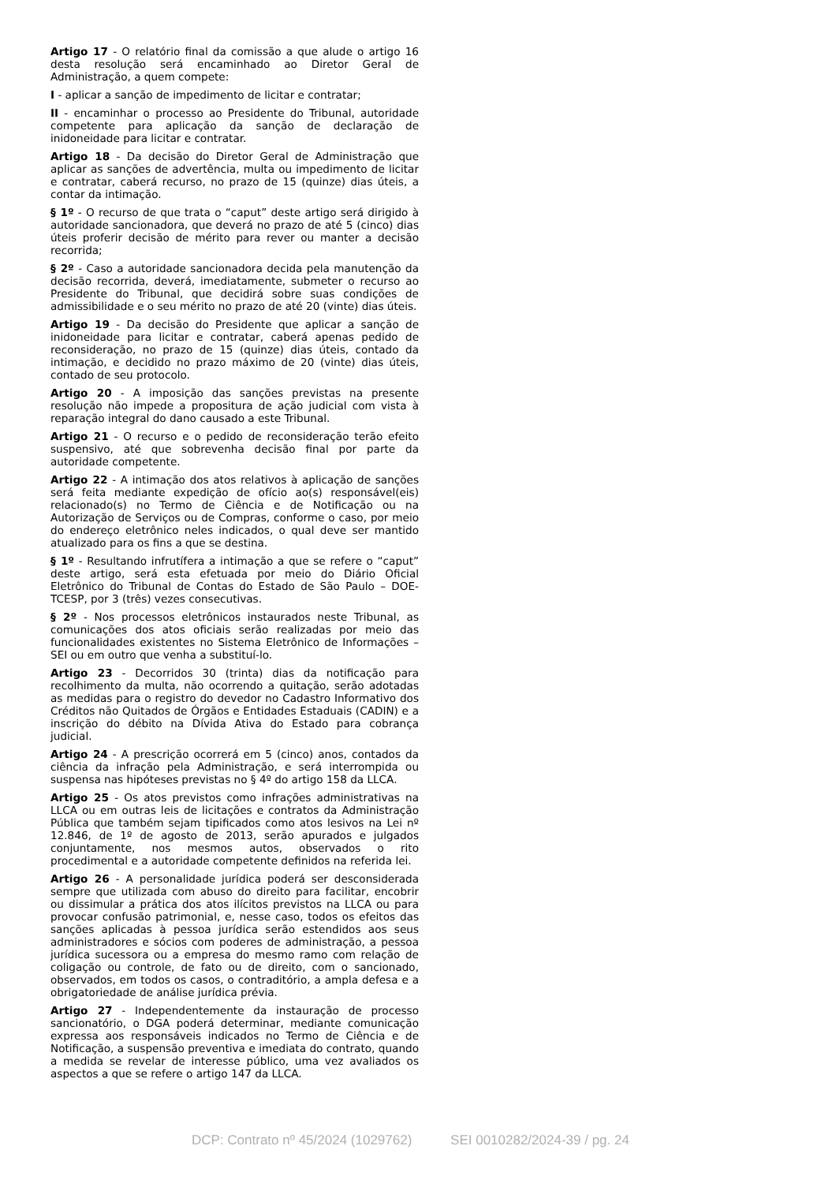Artigo 17 - O relatório final da comissão a que alude o artigo 16 desta resolução será encaminhado ao Diretor Geral de Administração, a quem compete:
I - aplicar a sanção de impedimento de licitar e contratar;
II - encaminhar o processo ao Presidente do Tribunal, autoridade competente para aplicação da sanção de declaração de inidoneidade para licitar e contratar.
Artigo 18 - Da decisão do Diretor Geral de Administração que aplicar as sanções de advertência, multa ou impedimento de licitar e contratar, caberá recurso, no prazo de 15 (quinze) dias úteis, a contar da intimação.
§ 1º - O recurso de que trata o “caput” deste artigo será dirigido à autoridade sancionadora, que deverá no prazo de até 5 (cinco) dias úteis proferir decisão de mérito para rever ou manter a decisão recorrida;
§ 2º - Caso a autoridade sancionadora decida pela manutenção da decisão recorrida, deverá, imediatamente, submeter o recurso ao Presidente do Tribunal, que decidirá sobre suas condições de admissibilidade e o seu mérito no prazo de até 20 (vinte) dias úteis.
Artigo 19 - Da decisão do Presidente que aplicar a sanção de inidoneidade para licitar e contratar, caberá apenas pedido de reconsideração, no prazo de 15 (quinze) dias úteis, contado da intimação, e decidido no prazo máximo de 20 (vinte) dias úteis, contado de seu protocolo.
Artigo 20 - A imposição das sanções previstas na presente resolução não impede a propositura de ação judicial com vista à reparação integral do dano causado a este Tribunal.
Artigo 21 - O recurso e o pedido de reconsideração terão efeito suspensivo, até que sobrevenha decisão final por parte da autoridade competente.
Artigo 22 - A intimação dos atos relativos à aplicação de sanções será feita mediante expedição de ofício ao(s) responsável(eis) relacionado(s) no Termo de Ciência e de Notificação ou na Autorização de Serviços ou de Compras, conforme o caso, por meio do endereço eletrônico neles indicados, o qual deve ser mantido atualizado para os fins a que se destina.
§ 1º - Resultando infrutífera a intimação a que se refere o “caput” deste artigo, será esta efetuada por meio do Diário Oficial Eletrônico do Tribunal de Contas do Estado de São Paulo – DOE-TCESP, por 3 (três) vezes consecutivas.
§ 2º - Nos processos eletrônicos instaurados neste Tribunal, as comunicações dos atos oficiais serão realizadas por meio das funcionalidades existentes no Sistema Eletrônico de Informações – SEI ou em outro que venha a substituí-lo.
Artigo 23 - Decorridos 30 (trinta) dias da notificação para recolhimento da multa, não ocorrendo a quitação, serão adotadas as medidas para o registro do devedor no Cadastro Informativo dos Créditos não Quitados de Órgãos e Entidades Estaduais (CADIN) e a inscrição do débito na Dívida Ativa do Estado para cobrança judicial.
Artigo 24 - A prescrição ocorrerá em 5 (cinco) anos, contados da ciência da infração pela Administração, e será interrompida ou suspensa nas hipóteses previstas no § 4º do artigo 158 da LLCA.
Artigo 25 - Os atos previstos como infrações administrativas na LLCA ou em outras leis de licitações e contratos da Administração Pública que também sejam tipificados como atos lesivos na Lei nº 12.846, de 1º de agosto de 2013, serão apurados e julgados conjuntamente, nos mesmos autos, observados o rito procedimental e a autoridade competente definidos na referida lei.
Artigo 26 - A personalidade jurídica poderá ser desconsiderada sempre que utilizada com abuso do direito para facilitar, encobrir ou dissimular a prática dos atos ilícitos previstos na LLCA ou para provocar confusão patrimonial, e, nesse caso, todos os efeitos das sanções aplicadas à pessoa jurídica serão estendidos aos seus administradores e sócios com poderes de administração, a pessoa jurídica sucessora ou a empresa do mesmo ramo com relação de coligação ou controle, de fato ou de direito, com o sancionado, observados, em todos os casos, o contraditório, a ampla defesa e a obrigatoriedade de análise jurídica prévia.
Artigo 27 - Independentemente da instauração de processo sancionatório, o DGA poderá determinar, mediante comunicação expressa aos responsáveis indicados no Termo de Ciência e de Notificação, a suspensão preventiva e imediata do contrato, quando a medida se revelar de interesse público, uma vez avaliados os aspectos a que se refere o artigo 147 da LLCA.
DCP: Contrato nº 45/2024 (1029762) SEI 0010282/2024-39 / pg. 24